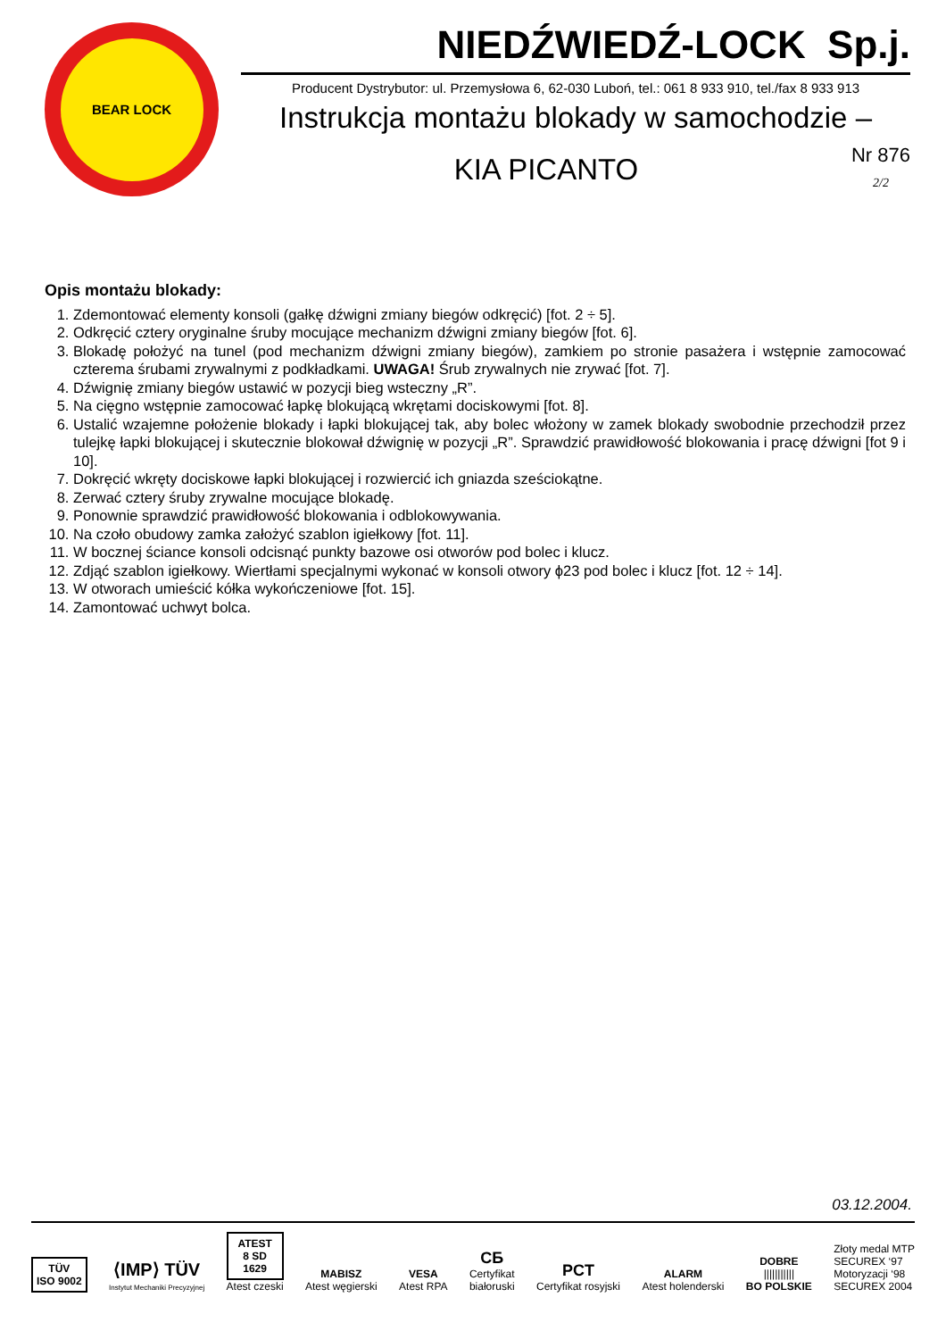BEAR LOCK
NIEDŹWIEDŹ-LOCK Sp.j.
Producent Dystrybutor: ul. Przemysłowa 6, 62-030 Luboń, tel.: 061 8 933 910, tel./fax 8 933 913
Instrukcja montażu blokady w samochodzie –
KIA PICANTO
Nr 876
2/2
Opis montażu blokady:
1. Zdemontować elementy konsoli (gałkę dźwigni zmiany biegów odkręcić) [fot. 2 ÷ 5].
2. Odkręcić cztery oryginalne śruby mocujące mechanizm dźwigni zmiany biegów [fot. 6].
3. Blokadę położyć na tunel (pod mechanizm dźwigni zmiany biegów), zamkiem po stronie pasażera i wstępnie zamocować czterema śrubami zrywalnymi z podkładkami. UWAGA! Śrub zrywalnych nie zrywać [fot. 7].
4. Dźwignię zmiany biegów ustawić w pozycji bieg wsteczny „R”.
5. Na cięgno wstępnie zamocować łapkę blokującą wkrętami dociskowymi [fot. 8].
6. Ustalić wzajemne położenie blokady i łapki blokującej tak, aby bolec włożony w zamek blokady swobodnie przechodził przez tulejkę łapki blokującej i skutecznie blokował dźwignię w pozycji „R”. Sprawdzić prawidłowość blokowania i pracę dźwigni [fot 9 i 10].
7. Dokręcić wkręty dociskowe łapki blokującej i rozwiercić ich gniazda sześciokątne.
8. Zerwać cztery śruby zrywalne mocujące blokadę.
9. Ponownie sprawdzić prawidłowość blokowania i odblokowywania.
10. Na czoło obudowy zamka założyć szablon igiełkowy [fot. 11].
11. W bocznej ściance konsoli odcisnąć punkty bazowe osi otworów pod bolec i klucz.
12. Zdjąć szablon igiełkowy. Wiertłami specjalnymi wykonać w konsoli otwory ϕ23 pod bolec i klucz [fot. 12 ÷ 14].
13. W otworach umieścić kółka wykończeniowe [fot. 15].
14. Zamontować uchwyt bolca.
03.12.2004.
TÜV
ISO 9002
⟨IMP⟩ TÜV
Instytut Mechaniki Precyzyjnej
ATEST
8 SD
1629
Atest czeski
MABISZ
Atest węgierski
VESA
Atest RPA
СБ
Certyfikat
białoruski
PCT
Certyfikat rosyjski
ALARM
Atest holenderski
DOBRE
|||||||||||
BO POLSKIE
Złoty medal MTP
SECUREX ‘97
Motoryzacji ‘98
SECUREX 2004